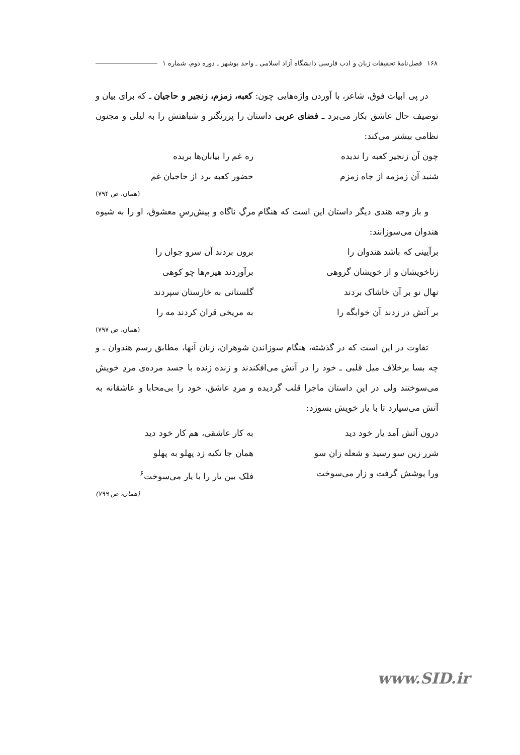۱۶۸ فصل‌نامهٔ تحقیقات زبان و ادب فارسی دانشگاه آزاد اسلامی ـ واحد بوشهر ـ دوره دوم، شماره ۱
در پی ابیات فوق، شاعر، با آوردن واژه‌هایی چون: کعبه، زمزم، زنجیر و حاجیان ـ که برای بیان و توصیف حال عاشق بکار می‌برد ـ فضای عربی داستان را پررنگتر و شباهتش را به لیلی و مجنون نظامی بیشتر می‌کند:
چون آن زنجیر کعبه را ندیده ره غم را بیابان‌ها بریده
شنید آن زمزمه از چاه زمزم حضور کعبه برد از حاجیان غم
(همان، ص ۷۹۴)
و باز وجه هندی دیگر داستان این است که هنگام مرگِ ناگاه و پیش‌رسِ معشوق، او را به شیوه هندوان می‌سوزانند:
برآیینی که باشد هندوان را برون بردند آن سرو جوان را
زناخویشان و از خویشان گروهی برآوردند هیزم‌ها چو کوهی
نهال نو بر آن خاشاک بردند گلستانی به خارستان سپردند
بر آتش در زدند آن خوابگه را به مریخی قران کردند مه را
(همان، ص ۷۹۷)
تفاوت در این است که در گذشته، هنگام سوزاندن شوهران، زنان آنها، مطابق رسم هندوان ـ و چه بسا برخلاف میل قلبی ـ خود را در آتش می‌افکندند و زنده زنده با جسد مرده‌ی مردِ خویش می‌سوختند ولی در این داستان ماجرا قلب گردیده و مردِ عاشق، خود را بی‌محابا و عاشقانه به آتش می‌سپارد تا با یار خویش بسوزد:
درون آتش آمد یار خود دید به کار عاشقی، هم کار خود دید
شرر زین سو رسید و شعله زان سو همان جا تکیه زد پهلو به پهلو
ورا پوشش گرفت و زار می‌سوخت فلک بین یار را با یار می‌سوخت<sup>۶</sup>
(همان، ص ۷۹۹)
www.SID.ir